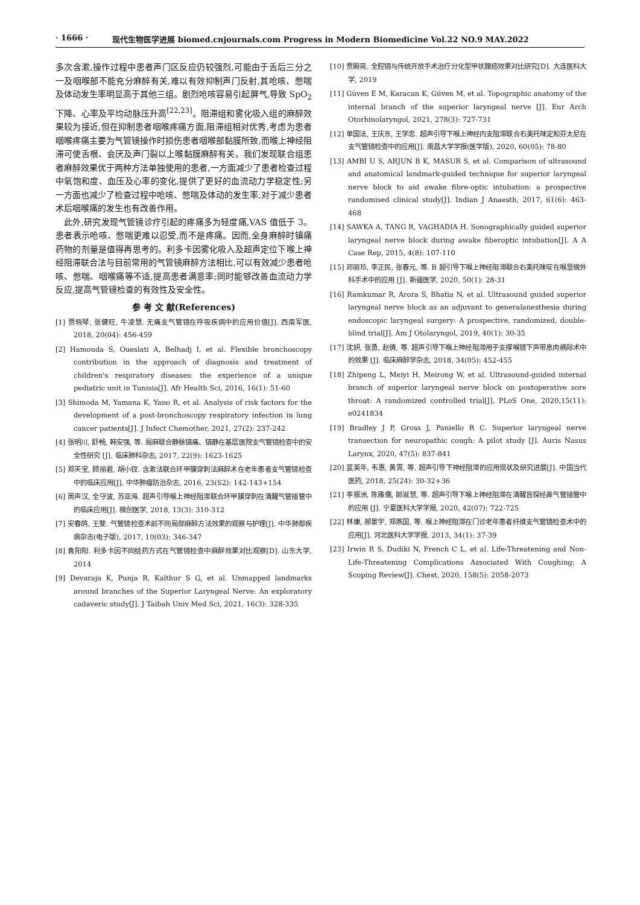· 1666 · 现代生物医学进展 biomed.cnjournals.com Progress in Modern Biomedicine Vol.22 NO.9 MAY.2022
多次含漱,操作过程中患者声门区反应仍较强烈,可能由于舌后三分之一及咽喉部不能充分麻醉有关,难以有效抑制声门反射,其呛咳、憋喘及体动发生率明显高于其他三组。剧烈呛咳容易引起屏气,导致 SpO<sub>2</sub> 下降、心率及平均动脉压升高<sup>[22,23]</sup>。阻滞组和雾化吸入组的麻醉效果较为接近,但在抑制患者咽喉疼痛方面,阻滞组相对优秀,考虑为患者咽喉疼痛主要为气管镜操作时损伤患者咽喉部黏膜所致,而喉上神经阻滞可使舌根、会厌及声门裂以上喉黏膜麻醉有关。我们发现联合组患者麻醉效果优于两种方法单独使用的患者,一方面减少了患者检查过程中氧饱和度、血压及心率的变化,提供了更好的血流动力学稳定性;另一方面也减少了检查过程中呛咳、憋喘及体动的发生率,对于减少患者术后咽喉痛的发生也有改善作用。
 此外,研究发现气管镜诊疗引起的疼痛多为轻度痛,VAS 值低于 3。患者表示呛咳、憋喘更难以忍受,而不是疼痛。因而,全身麻醉时镇痛药物的剂量是值得再思考的。利多卡因雾化吸入及超声定位下喉上神经阻滞联合法与目前常用的气管镜麻醉方法相比,可以有效减少患者呛咳、憋喘、咽喉痛等不适,提高患者满意率;同时能够改善血流动力学反应,提高气管镜检查的有效性及安全性。
参 考 文 献(References)
[1] 贾晓琴, 张健旺, 牛凌慧. 无痛支气管镜在呼吸疾病中的应用价值[J]. 西南军医, 2018, 20(04): 456-459
[2] Hamouda S, Oueslati A, Belhadj I, et al. Flexible bronchoscopy contribution in the approach of diagnosis and treatment of children's respiratory diseases: the experience of a unique pediatric unit in Tunisia[J]. Afr Health Sci, 2016, 16(1): 51-60
[3] Shimoda M, Yamana K, Yano R, et al. Analysis of risk factors for the development of a post-bronchoscopy respiratory infection in lung cancer patients[J]. J Infect Chemother, 2021, 27(2): 237-242
[4] 张明川, 舒畅, 韩安强, 等. 局麻联合静脉镇痛、镇静在基层医院支气管镜检查中的安全性研究 [J]. 临床肺科杂志, 2017, 22(9): 1623-1625
[5] 郑天宝, 顾丽君, 胡小钗. 含漱法联合环甲膜穿刺法麻醉术在老年患者支气管镜检查中的临床应用[J]. 中华肿瘤防治杂志, 2016, 23(S2): 142-143+154
[6] 周声汉, 全守波, 苏亚海. 超声引导喉上神经阻滞联合环甲膜穿刺在清醒气管插管中的临床应用[J]. 微创医学, 2018, 13(3): 310-312
[7] 安春鸽, 王斐. 气管镜检查术前不同局部麻醉方法效果的观察与护理[J]. 中华肺部疾病杂志(电子版), 2017, 10(03): 346-347
[8] 袁阳阳. 利多卡因不同给药方式在气管镜检查中麻醉效果对比观察[D]. 山东大学, 2014
[9] Devaraja K, Punja R, Kalthur S G, et al. Unmapped landmarks around branches of the Superior Laryngeal Nerve: An exploratory cadaveric study[J]. J Taibah Univ Med Sci, 2021, 16(3): 328-335
[10] 贾殿亮. 全腔镜与传统开放手术治疗分化型甲状腺癌效果对比研究[D]. 大连医科大学, 2019
[11] Güven E M, Karacan K, Güven M, et al. Topographic anatomy of the internal branch of the superior laryngeal nerve [J]. Eur Arch Otorhinolaryngol, 2021, 278(3): 727-731
[12] 单国法, 王庆东, 王学忠. 超声引导下喉上神经内支阻滞联合右美托咪定和芬太尼在支气管镜检查中的应用[J]. 南昌大学学报(医学版), 2020, 60(05): 78-80
[13] AMBI U S, ARJUN B K, MASUR S, et al. Comparison of ultrasound and anatomical landmark-guided technique for superior laryngeal nerve block to aid awake fibre-optic intubation: a prospective randomised clinical study[J]. Indian J Anaesth, 2017, 61(6): 463-468
[14] SAWKA A, TANG R, VAGHADIA H. Sonographically guided superior laryngeal nerve block during awake fiberoptic intubation[J]. A A Case Rep, 2015, 4(8): 107-110
[15] 邓丽珍, 李正民, 张春元, 等. B 超引导下喉上神经阻滞联合右美托咪啶在喉显微外科手术中的应用 [J]. 新疆医学, 2020, 50(1): 28-31
[16] Ramkumar R, Arora S, Bhatia N, et al. Ultrasound guided superior laryngeal nerve block as an adjuvant to generalanesthesia during endoscopic laryngeal surgery: A prospective, randomized, double-blind trial[J]. Am J Otolaryngol, 2019, 40(1): 30-35
[17] 沈妍, 张勇, 赵倩, 等. 超声引导下喉上神经阻滞用于支撑喉镜下声带息肉摘除术中的效果 [J]. 临床麻醉学杂志, 2018, 34(05): 452-455
[18] Zhipeng L, Meiyi H, Meirong W, et al. Ultrasound-guided internal branch of superior laryngeal nerve block on postoperative sore throat: A randomized controlled trial[J]. PLoS One, 2020,15(11): e0241834
[19] Bradley J P, Gross J, Paniello R C. Superior laryngeal nerve transection for neuropathic cough: A pilot study [J]. Auris Nasus Larynx, 2020, 47(5): 837-841
[20] 蓝英年, 韦惠, 黄霄, 等. 超声引导下神经阻滞的应用现状及研究进展[J]. 中国当代医药, 2018, 25(24): 30-32+36
[21] 李振洲, 陈雅儒, 郎淑慧, 等. 超声引导下喉上神经阻滞在清醒盲探经鼻气管插管中的应用 [J]. 宁夏医科大学学报, 2020, 42(07): 722-725
[22] 林康, 郝景宇, 郑燕国, 等. 喉上神经阻滞在门诊老年患者纤维支气管镜检查术中的应用[J]. 河北医科大学学报, 2013, 34(1): 37-39
[23] Irwin R S, Dudiki N, French C L. et al. Life-Threatening and Non-Life-Threatening Complications Associated With Coughing: A Scoping Review[J]. Chest, 2020, 158(5): 2058-2073